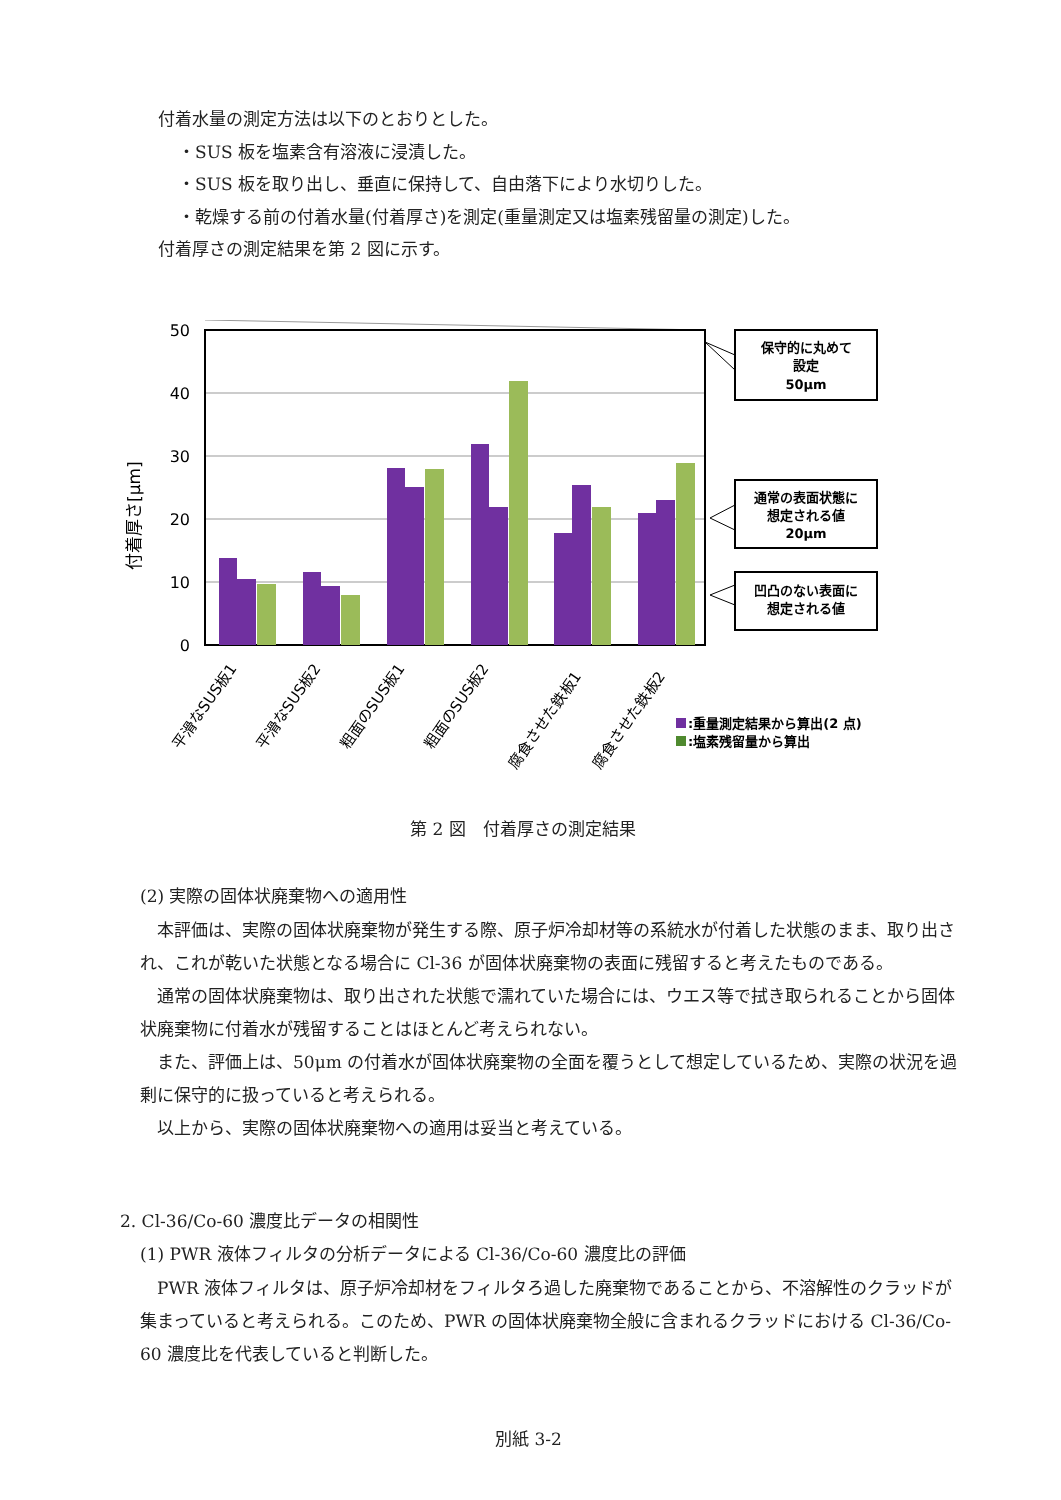付着水量の測定方法は以下のとおりとした。
・SUS 板を塩素含有溶液に浸漬した。
・SUS 板を取り出し、垂直に保持して、自由落下により水切りした。
・乾燥する前の付着水量(付着厚さ)を測定(重量測定又は塩素残留量の測定)した。
付着厚さの測定結果を第 2 図に示す。
50
40
30
20
10
0
付着厚さ[μm]
平滑なSUS板1
平滑なSUS板2
粗面のSUS板1
粗面のSUS板2
腐食させた鉄板1
腐食させた鉄板2
保守的に丸めて
設定
50μm
通常の表面状態に
想定される値
20μm
凹凸のない表面に
想定される値
:重量測定結果から算出(2 点)
:塩素残留量から算出
第 2 図　付着厚さの測定結果
(2) 実際の固体状廃棄物への適用性
　本評価は、実際の固体状廃棄物が発生する際、原子炉冷却材等の系統水が付着した状態のまま、取り出され、これが乾いた状態となる場合に Cl-36 が固体状廃棄物の表面に残留すると考えたものである。
　通常の固体状廃棄物は、取り出された状態で濡れていた場合には、ウエス等で拭き取られることから固体状廃棄物に付着水が残留することはほとんど考えられない。
　また、評価上は、50μm の付着水が固体状廃棄物の全面を覆うとして想定しているため、実際の状況を過剰に保守的に扱っていると考えられる。
　以上から、実際の固体状廃棄物への適用は妥当と考えている。
2. Cl-36/Co-60 濃度比データの相関性
(1) PWR 液体フィルタの分析データによる Cl-36/Co-60 濃度比の評価
　PWR 液体フィルタは、原子炉冷却材をフィルタろ過した廃棄物であることから、不溶解性のクラッドが集まっていると考えられる。このため、PWR の固体状廃棄物全般に含まれるクラッドにおける Cl-36/Co-60 濃度比を代表していると判断した。
別紙 3-2